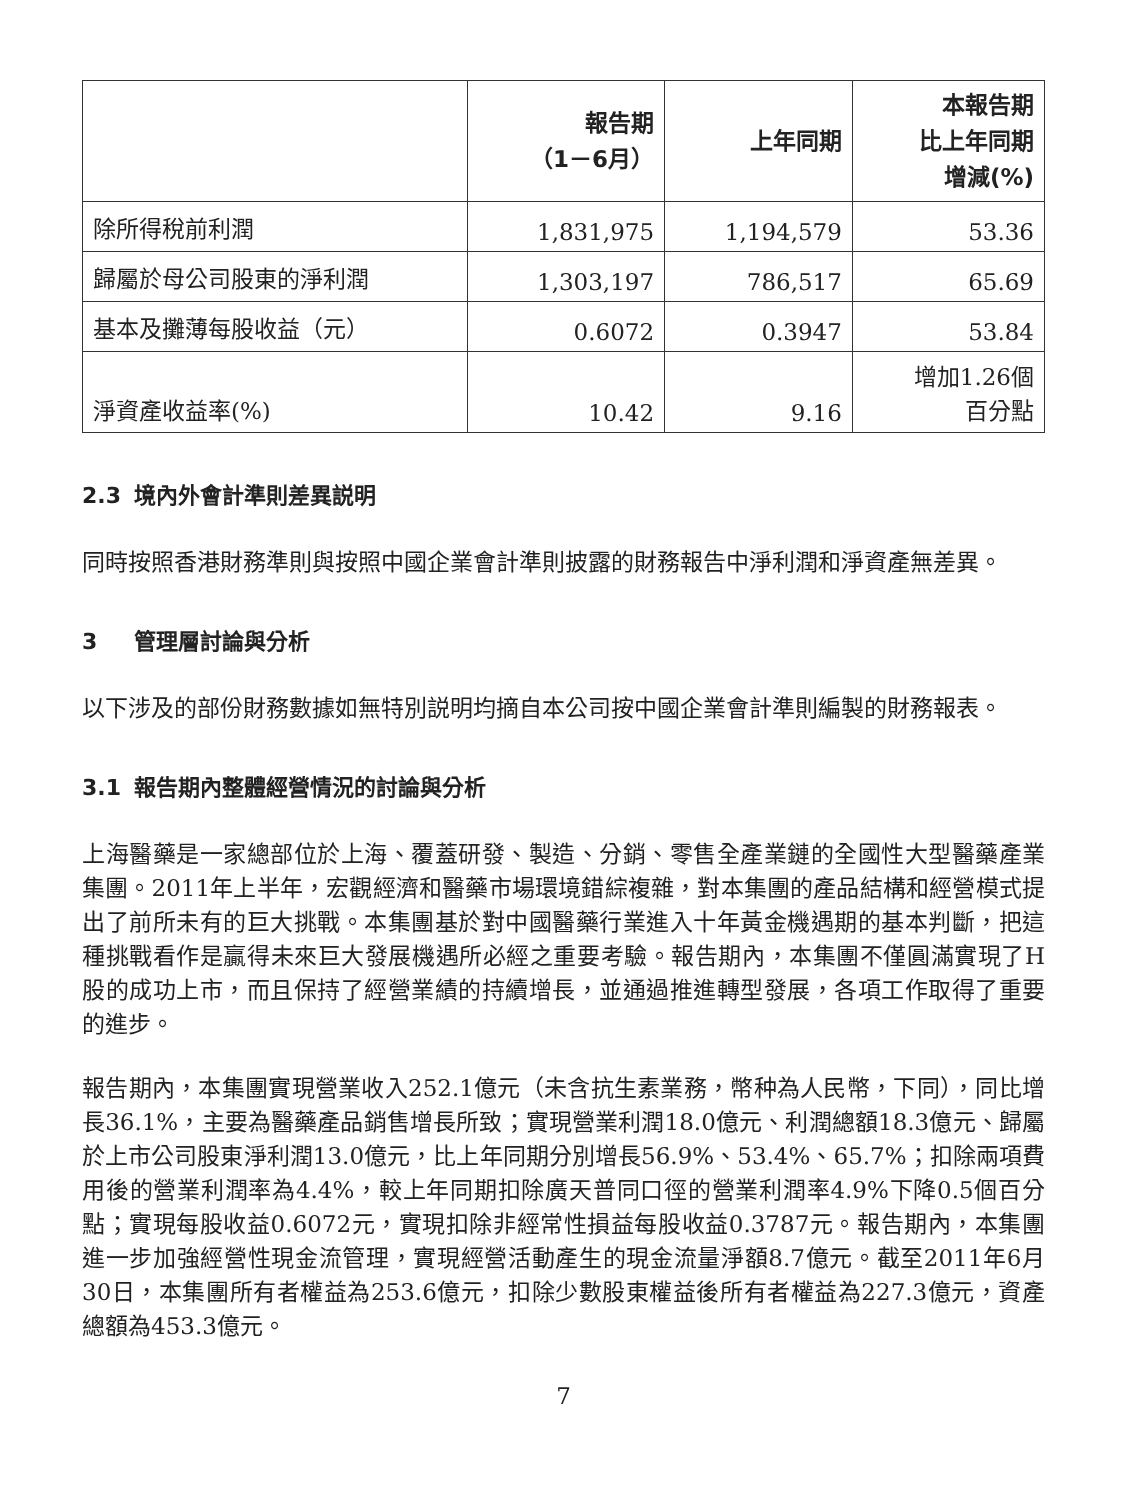| | 報告期 （1－6月） | 上年同期 | 本報告期 比上年同期 增減(%) |
| --- | --- | --- | --- |
| 除所得稅前利潤 | 1,831,975 | 1,194,579 | 53.36 |
| 歸屬於母公司股東的淨利潤 | 1,303,197 | 786,517 | 65.69 |
| 基本及攤薄每股收益（元） | 0.6072 | 0.3947 | 53.84 |
| 淨資產收益率(%) | 10.42 | 9.16 | 增加1.26個 百分點 |
2.3 境內外會計準則差異説明
同時按照香港財務準則與按照中國企業會計準則披露的財務報告中淨利潤和淨資產無差異。
3 管理層討論與分析
以下涉及的部份財務數據如無特別説明均摘自本公司按中國企業會計準則編製的財務報表。
3.1 報告期內整體經營情況的討論與分析
上海醫藥是一家總部位於上海、覆蓋研發、製造、分銷、零售全產業鏈的全國性大型醫藥產業集團。2011年上半年，宏觀經濟和醫藥市場環境錯綜複雜，對本集團的產品結構和經營模式提出了前所未有的巨大挑戰。本集團基於對中國醫藥行業進入十年黃金機遇期的基本判斷，把這種挑戰看作是贏得未來巨大發展機遇所必經之重要考驗。報告期內，本集團不僅圓滿實現了H股的成功上市，而且保持了經營業績的持續增長，並通過推進轉型發展，各項工作取得了重要的進步。
報告期內，本集團實現營業收入252.1億元（未含抗生素業務，幣种為人民幣，下同），同比增長36.1%，主要為醫藥產品銷售增長所致；實現營業利潤18.0億元、利潤總額18.3億元、歸屬於上市公司股東淨利潤13.0億元，比上年同期分別增長56.9%、53.4%、65.7%；扣除兩項費用後的營業利潤率為4.4%，較上年同期扣除廣天普同口徑的營業利潤率4.9%下降0.5個百分點；實現每股收益0.6072元，實現扣除非經常性損益每股收益0.3787元。報告期內，本集團進一步加強經營性現金流管理，實現經營活動產生的現金流量淨額8.7億元。截至2011年6月30日，本集團所有者權益為253.6億元，扣除少數股東權益後所有者權益為227.3億元，資產總額為453.3億元。
7